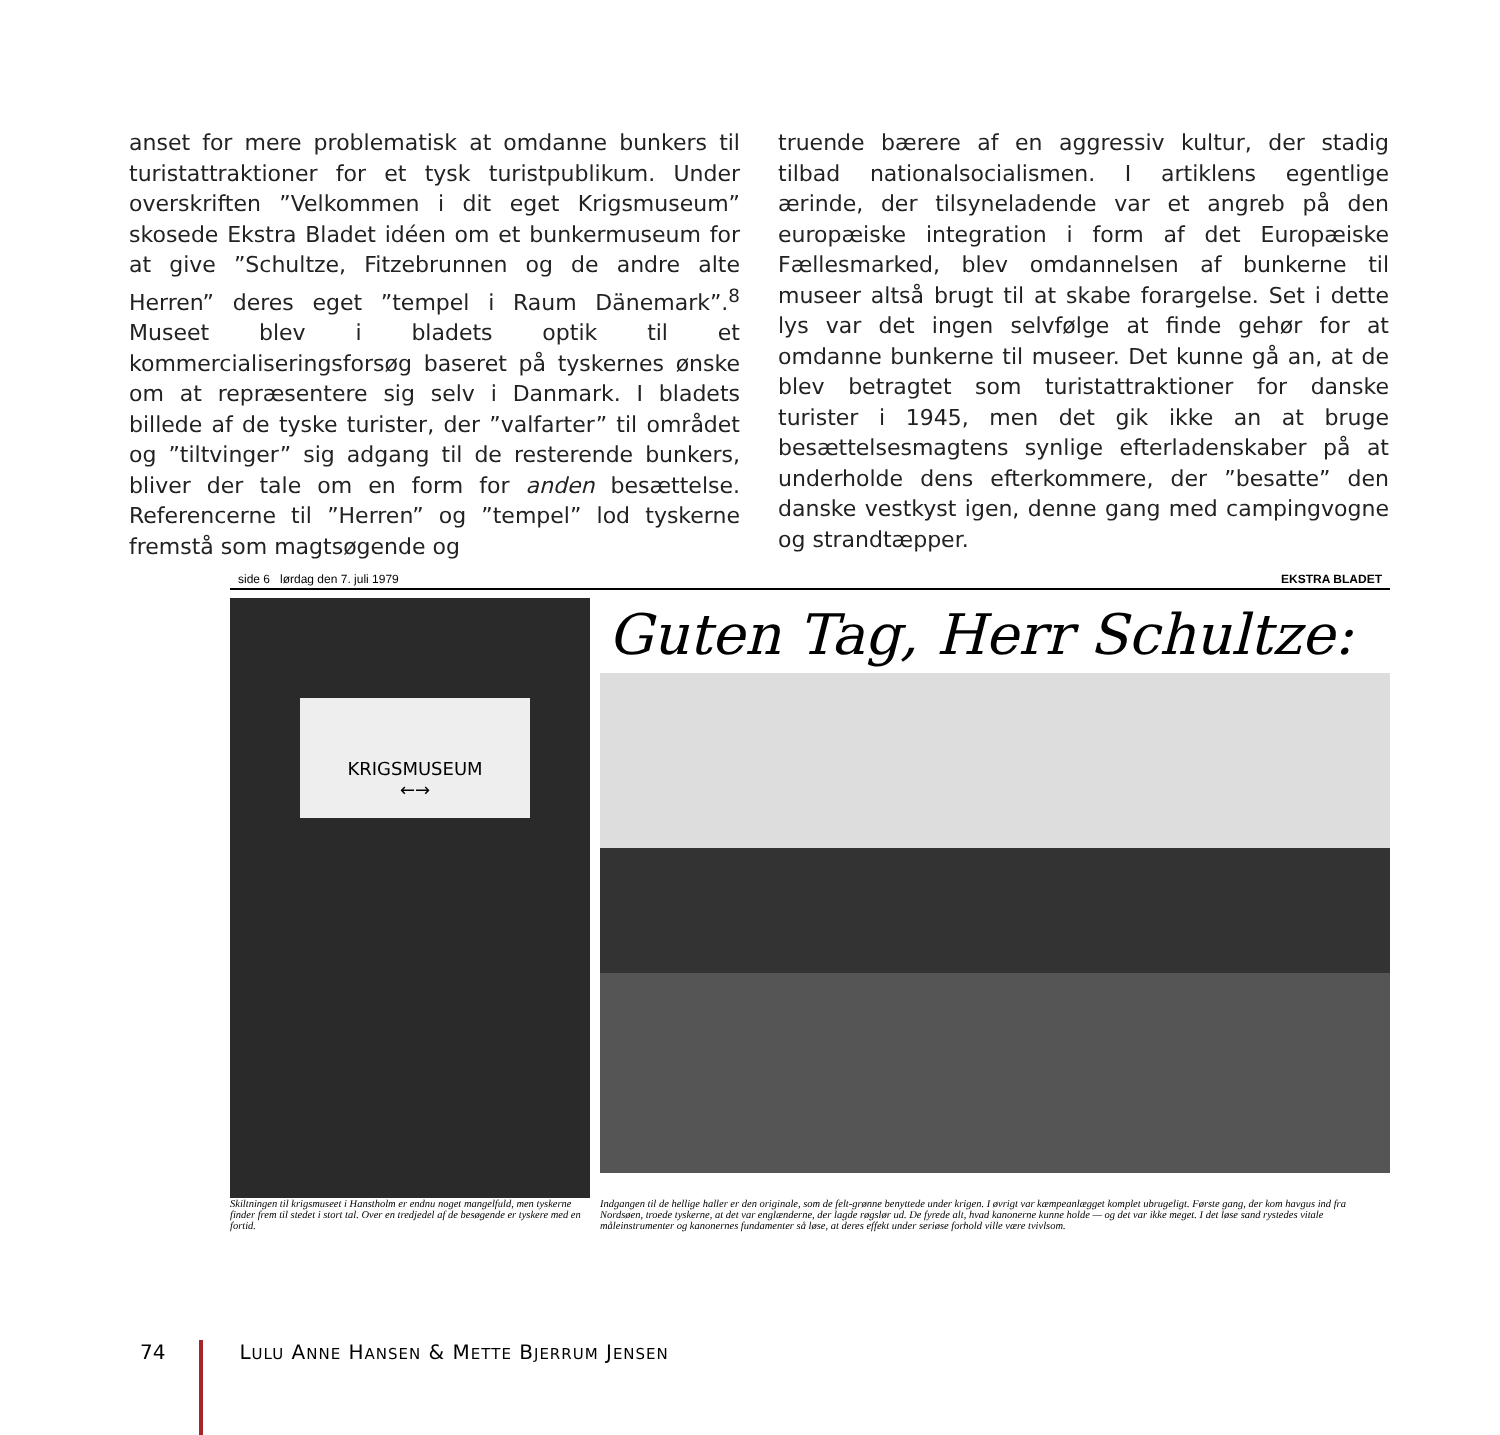anset for mere problematisk at omdanne bunkers til turistattraktioner for et tysk turistpublikum. Under overskriften ”Velkommen i dit eget Krigsmuseum” skosede Ekstra Bladet idéen om et bunkermuseum for at give ”Schultze, Fitzebrunnen og de andre alte Herren” deres eget ”tempel i Raum Dänemark”.<sup>8</sup> Museet blev i bladets optik til et kommercialiseringsforsøg baseret på tyskernes ønske om at repræsentere sig selv i Danmark. I bladets billede af de tyske turister, der ”valfarter” til området og ”tiltvinger” sig adgang til de resterende bunkers, bliver der tale om en form for anden besættelse. Referencerne til ”Herren” og ”tempel” lod tyskerne fremstå som magtsøgende og
truende bærere af en aggressiv kultur, der stadig tilbad nationalsocialismen. I artiklens egentlige ærinde, der tilsyneladende var et angreb på den europæiske integration i form af det Europæiske Fællesmarked, blev omdannelsen af bunkerne til museer altså brugt til at skabe forargelse. Set i dette lys var det ingen selvfølge at finde gehør for at omdanne bunkerne til museer. Det kunne gå an, at de blev betragtet som turistattraktioner for danske turister i 1945, men det gik ikke an at bruge besættelsesmagtens synlige efterladenskaber på at underholde dens efterkommere, der ”besatte” den danske vestkyst igen, denne gang med campingvogne og strandtæpper.
side 6 lørdag den 7. juli 1979 EKSTRA BLADET
KRIGSMUSEUM
←→
Guten Tag, Herr Schultze:
Skiltningen til krigsmuseet i Hanstholm er endnu noget mangelfuld, men tyskerne finder frem til stedet i stort tal. Over en tredjedel af de besøgende er tyskere med en fortid.
Indgangen til de hellige haller er den originale, som de felt-grønne benyttede under krigen. I øvrigt var kæmpeanlægget komplet ubrugeligt. Første gang, der kom havgus ind fra Nordsøen, troede tyskerne, at det var englænderne, der lagde røgslør ud. De fyrede alt, hvad kanonerne kunne holde — og det var ikke meget. I det løse sand rystedes vitale måleinstrumenter og kanonernes fundamenter så løse, at deres effekt under seriøse forhold ville være tvivlsom.
74 LULU ANNE HANSEN & METTE BJERRUM JENSEN